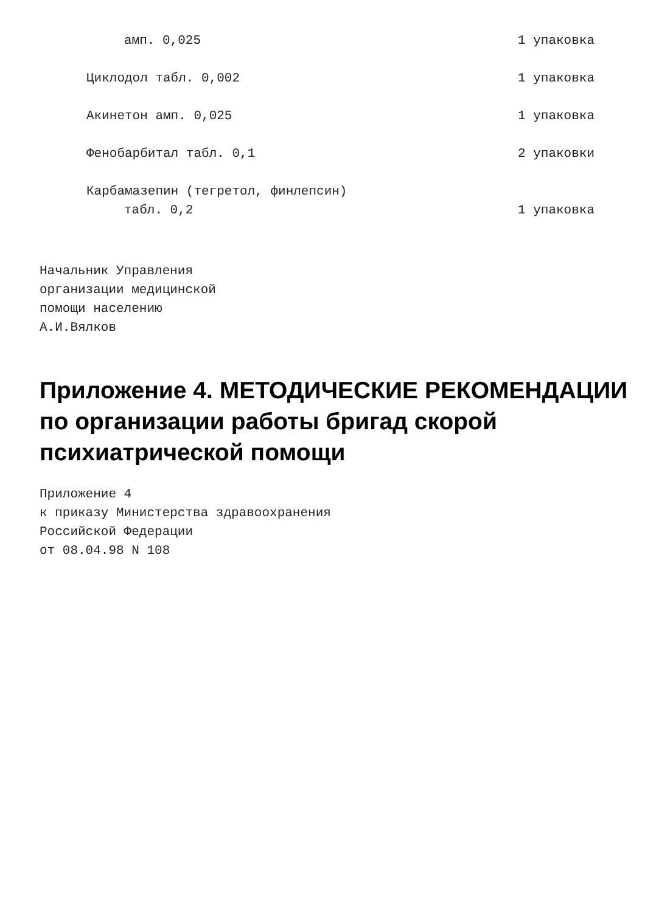амп. 0,025 1 упаковка
Циклодол табл. 0,002 1 упаковка
Акинетон амп. 0,025 1 упаковка
Фенобарбитал табл. 0,1 2 упаковки
Карбамазепин (тегретол, финлепсин)
табл. 0,2 1 упаковка
Начальник Управления организации медицинской помощи населению А.И.Вялков
Приложение 4. МЕТОДИЧЕСКИЕ РЕКОМЕНДАЦИИ по организации работы бригад скорой психиатрической помощи
Приложение 4 к приказу Министерства здравоохранения Российской Федерации от 08.04.98 N 108